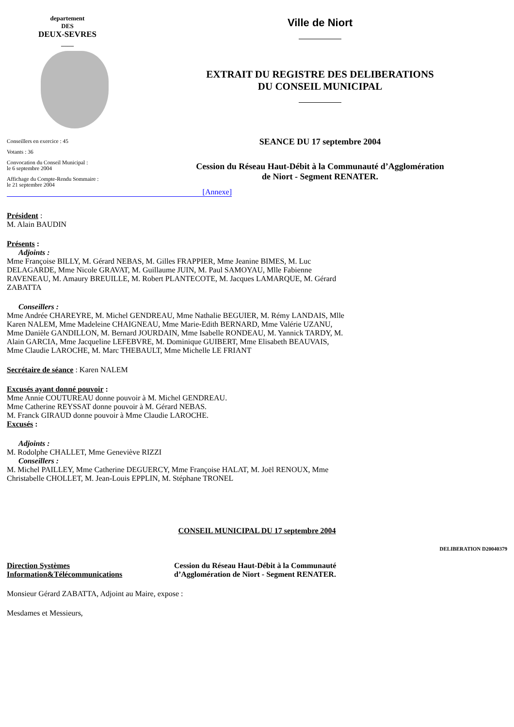departement
DES
DEUX-SEVRES
____
Conseillers en exercice : 45
Votants : 36
Convocation du Conseil Municipal :
le 6 septembre 2004
Affichage du Compte-Rendu Sommaire :
le 21 septembre 2004
Ville de Niort
EXTRAIT DU REGISTRE DES DELIBERATIONS
DU CONSEIL MUNICIPAL
SEANCE DU 17 septembre 2004
Cession du Réseau Haut-Débit à la Communauté d’Agglomération
de Niort - Segment RENATER.
[Annexe]
Président :
M. Alain BAUDIN
Présents :
Adjoints :
Mme Françoise BILLY, M. Gérard NEBAS, M. Gilles FRAPPIER, Mme Jeanine BIMES, M. Luc DELAGARDE, Mme Nicole GRAVAT, M. Guillaume JUIN, M. Paul SAMOYAU, Mlle Fabienne RAVENEAU, M. Amaury BREUILLE, M. Robert PLANTECOTE, M. Jacques LAMARQUE, M. Gérard ZABATTA
Conseillers :
Mme Andrée CHAREYRE, M. Michel GENDREAU, Mme Nathalie BEGUIER, M. Rémy LANDAIS, Mlle Karen NALEM, Mme Madeleine CHAIGNEAU, Mme Marie-Edith BERNARD, Mme Valérie UZANU, Mme Danièle GANDILLON, M. Bernard JOURDAIN, Mme Isabelle RONDEAU, M. Yannick TARDY, M. Alain GARCIA, Mme Jacqueline LEFEBVRE, M. Dominique GUIBERT, Mme Elisabeth BEAUVAIS, Mme Claudie LAROCHE, M. Marc THEBAULT, Mme Michelle LE FRIANT
Secrétaire de séance : Karen NALEM
Excusés ayant donné pouvoir :
Mme Annie COUTUREAU donne pouvoir à M. Michel GENDREAU.
Mme Catherine REYSSAT donne pouvoir à M. Gérard NEBAS.
M. Franck GIRAUD donne pouvoir à Mme Claudie LAROCHE.
Excusés :
Adjoints :
M. Rodolphe CHALLET, Mme Geneviève RIZZI
Conseillers :
M. Michel PAILLEY, Mme Catherine DEGUERCY, Mme Françoise HALAT, M. Joël RENOUX, Mme Christabelle CHOLLET, M. Jean-Louis EPPLIN, M. Stéphane TRONEL
CONSEIL MUNICIPAL DU 17 septembre 2004
DELIBERATION D20040379
Direction Systèmes Information&Télécommunications
Cession du Réseau Haut-Débit à la Communauté d’Agglomération de Niort - Segment RENATER.
Monsieur Gérard ZABATTA, Adjoint au Maire, expose :
Mesdames et Messieurs,